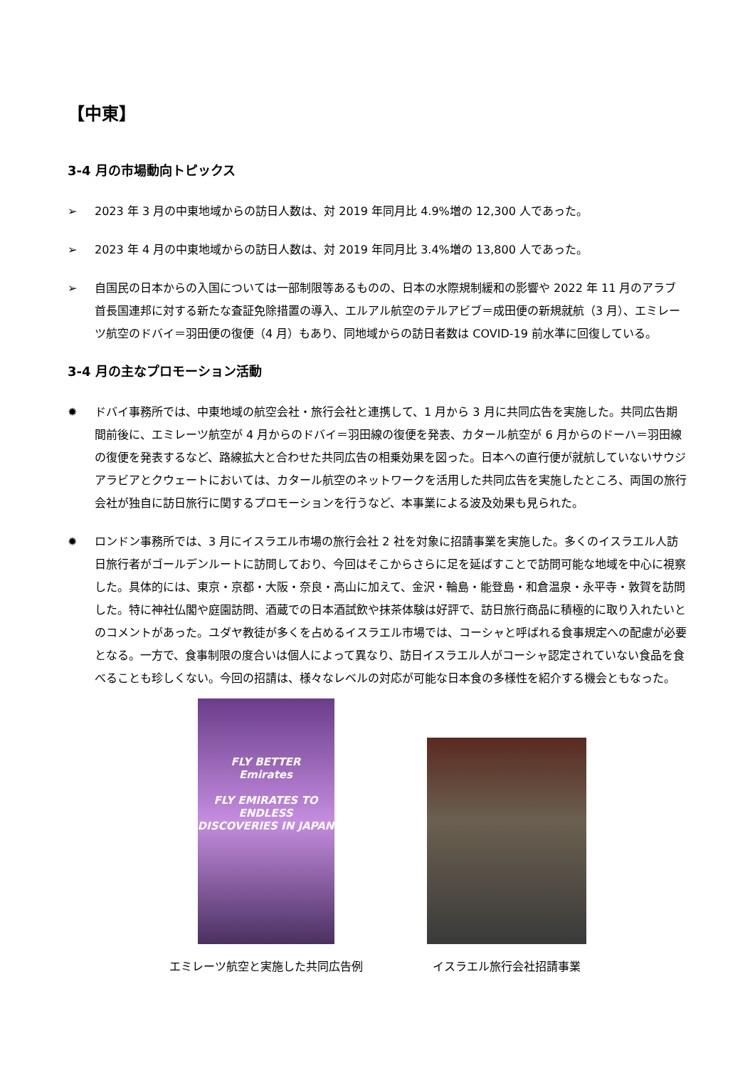【中東】
3-4 月の市場動向トピックス
➢ 2023 年 3 月の中東地域からの訪日人数は、対 2019 年同月比 4.9%増の 12,300 人であった。
➢ 2023 年 4 月の中東地域からの訪日人数は、対 2019 年同月比 3.4%増の 13,800 人であった。
➢ 自国民の日本からの入国については一部制限等あるものの、日本の水際規制緩和の影響や 2022 年 11 月のアラブ首長国連邦に対する新たな査証免除措置の導入、エルアル航空のテルアビブ＝成田便の新規就航（3 月）、エミレーツ航空のドバイ＝羽田便の復便（4 月）もあり、同地域からの訪日者数は COVID-19 前水準に回復している。
3-4 月の主なプロモーション活動
✹ ドバイ事務所では、中東地域の航空会社・旅行会社と連携して、1 月から 3 月に共同広告を実施した。共同広告期間前後に、エミレーツ航空が 4 月からのドバイ＝羽田線の復便を発表、カタール航空が 6 月からのドーハ＝羽田線の復便を発表するなど、路線拡大と合わせた共同広告の相乗効果を図った。日本への直行便が就航していないサウジアラビアとクウェートにおいては、カタール航空のネットワークを活用した共同広告を実施したところ、両国の旅行会社が独自に訪日旅行に関するプロモーションを行うなど、本事業による波及効果も見られた。
✹ ロンドン事務所では、3 月にイスラエル市場の旅行会社 2 社を対象に招請事業を実施した。多くのイスラエル人訪日旅行者がゴールデンルートに訪問しており、今回はそこからさらに足を延ばすことで訪問可能な地域を中心に視察した。具体的には、東京・京都・大阪・奈良・高山に加えて、金沢・輪島・能登島・和倉温泉・永平寺・敦賀を訪問した。特に神社仏閣や庭園訪問、酒蔵での日本酒試飲や抹茶体験は好評で、訪日旅行商品に積極的に取り入れたいとのコメントがあった。ユダヤ教徒が多くを占めるイスラエル市場では、コーシャと呼ばれる食事規定への配慮が必要となる。一方で、食事制限の度合いは個人によって異なり、訪日イスラエル人がコーシャ認定されていない食品を食べることも珍しくない。今回の招請は、様々なレベルの対応が可能な日本食の多様性を紹介する機会ともなった。
FLY BETTER
Emirates
FLY EMIRATES TO ENDLESS
DISCOVERIES IN JAPAN
エミレーツ航空と実施した共同広告例
イスラエル旅行会社招請事業